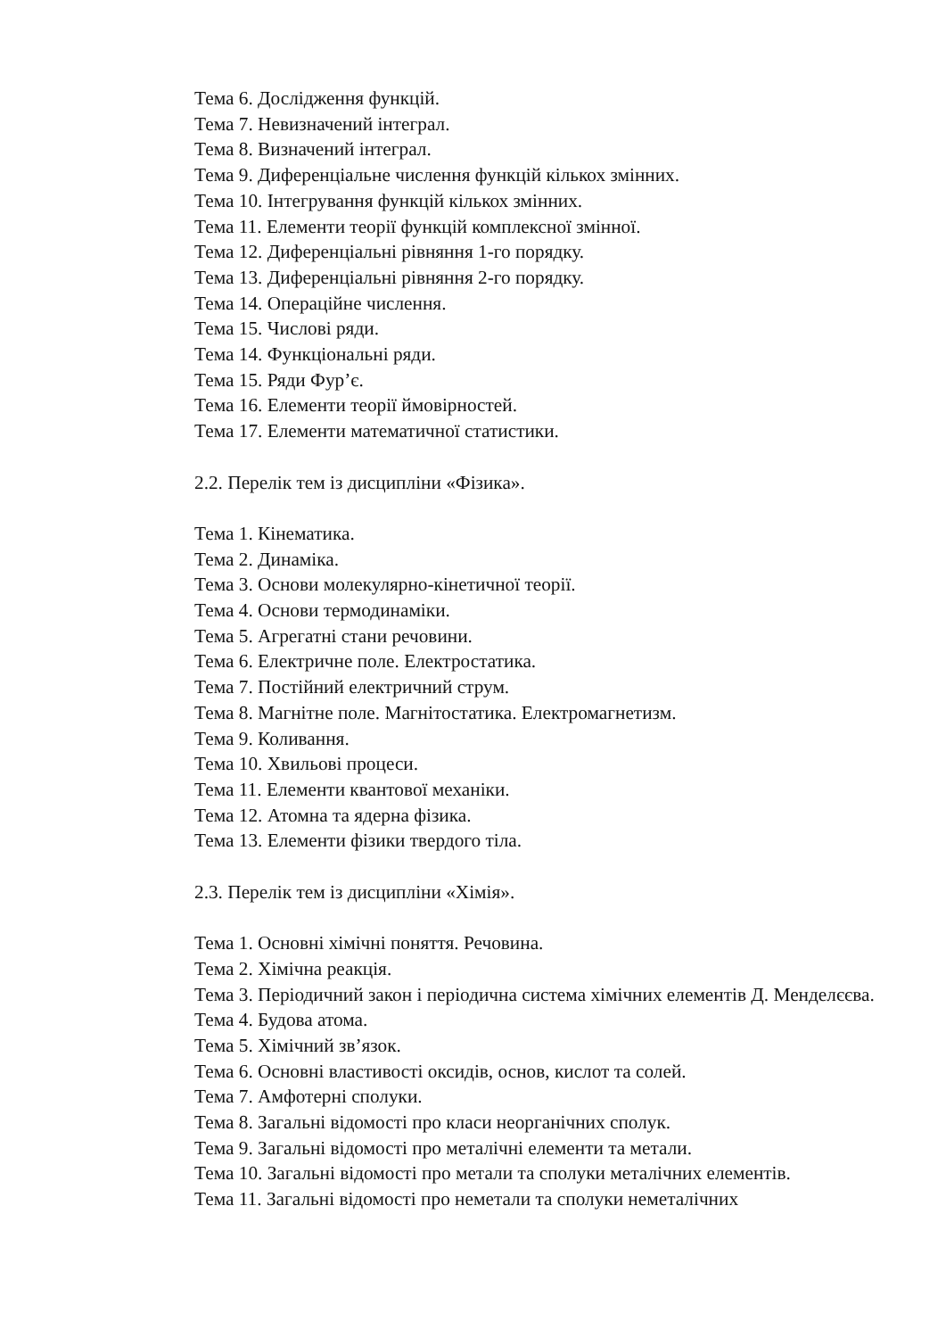Тема 6. Дослідження функцій.
Тема 7. Невизначений інтеграл.
Тема 8. Визначений інтеграл.
Тема 9. Диференціальне числення функцій кількох змінних.
Тема 10. Інтегрування функцій кількох змінних.
Тема 11. Елементи теорії функцій комплексної змінної.
Тема 12. Диференціальні рівняння 1-го порядку.
Тема 13. Диференціальні рівняння 2-го порядку.
Тема 14. Операційне числення.
Тема 15. Числові ряди.
Тема 14. Функціональні ряди.
Тема 15. Ряди Фур’є.
Тема 16. Елементи теорії ймовірностей.
Тема 17. Елементи математичної статистики.
2.2. Перелік тем із дисципліни «Фізика».
Тема 1. Кінематика.
Тема 2. Динаміка.
Тема 3. Основи молекулярно-кінетичної теорії.
Тема 4. Основи термодинаміки.
Тема 5. Агрегатні стани речовини.
Тема 6. Електричне поле. Електростатика.
Тема 7. Постійний електричний струм.
Тема 8. Магнітне поле. Магнітостатика. Електромагнетизм.
Тема 9. Коливання.
Тема 10. Хвильові процеси.
Тема 11. Елементи квантової механіки.
Тема 12. Атомна та ядерна фізика.
Тема 13. Елементи фізики твердого тіла.
2.3. Перелік тем із дисципліни «Хімія».
Тема 1. Основні хімічні поняття. Речовина.
Тема 2. Хімічна реакція.
Тема 3. Періодичний закон і періодична система хімічних елементів Д. Менделєєва.
Тема 4. Будова атома.
Тема 5. Хімічний зв’язок.
Тема 6. Основні властивості оксидів, основ, кислот та солей.
Тема 7. Амфотерні сполуки.
Тема 8. Загальні відомості про класи неорганічних сполук.
Тема 9. Загальні відомості про металічні елементи та метали.
Тема 10. Загальні відомості про метали та сполуки металічних елементів.
Тема 11. Загальні відомості про неметали та сполуки неметалічних